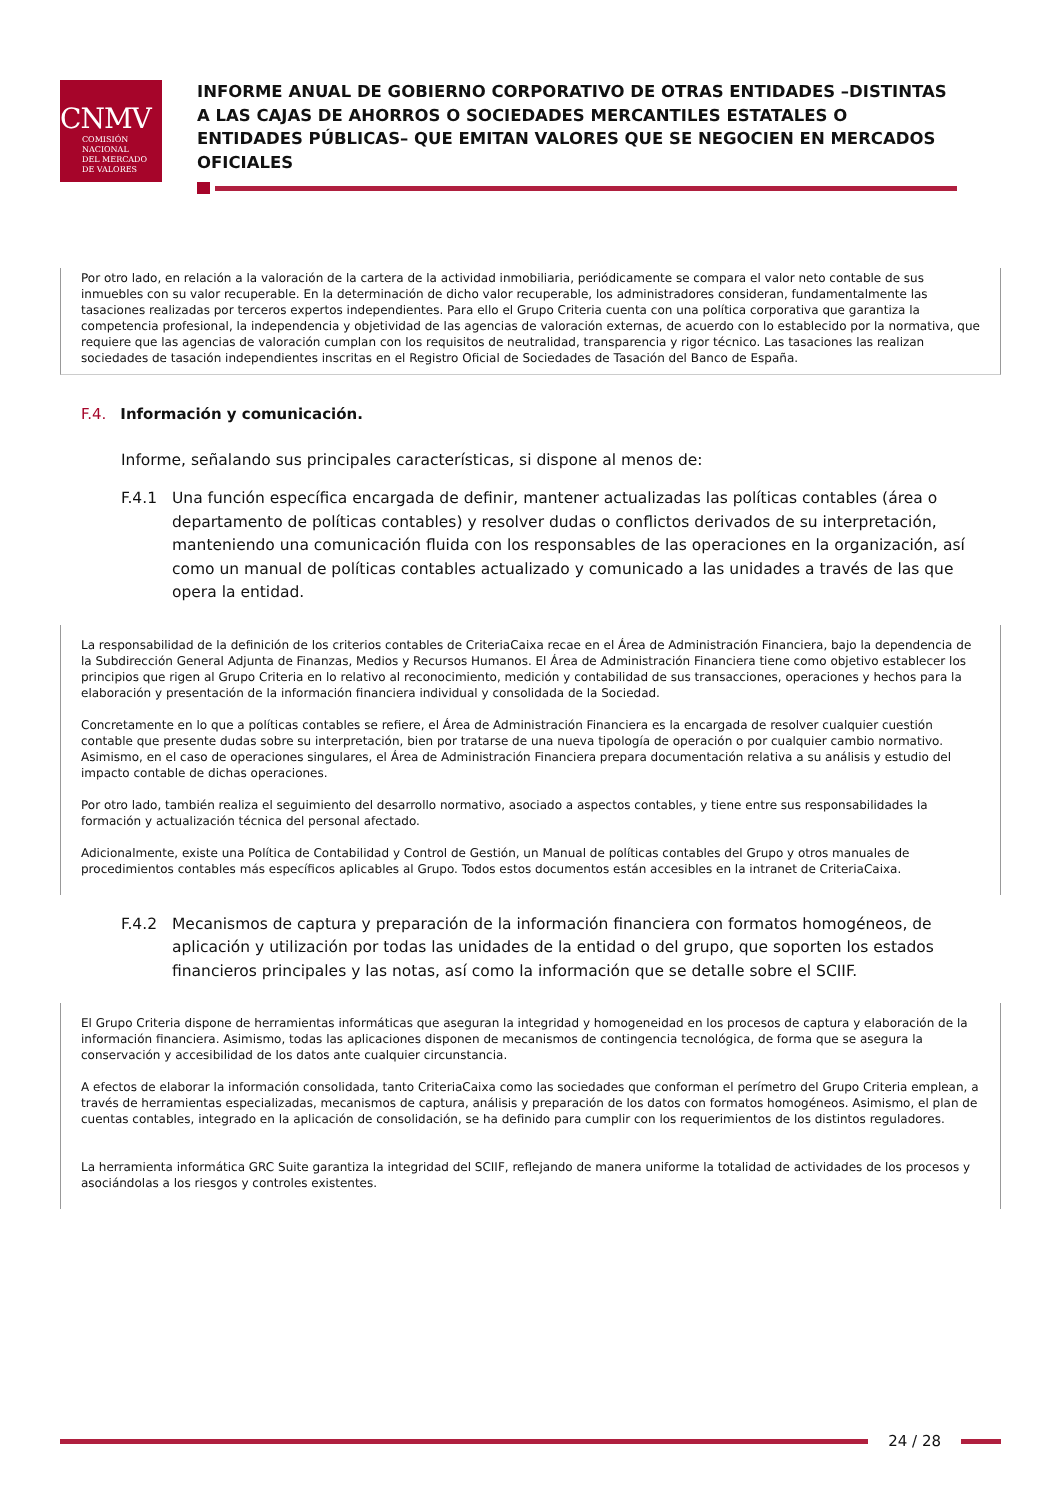CNMV
COMISIÓN
NACIONAL
DEL MERCADO
DE VALORES
INFORME ANUAL DE GOBIERNO CORPORATIVO DE OTRAS ENTIDADES –DISTINTAS A LAS CAJAS DE AHORROS O SOCIEDADES MERCANTILES ESTATALES O ENTIDADES PÚBLICAS– QUE EMITAN VALORES QUE SE NEGOCIEN EN MERCADOS OFICIALES
Por otro lado, en relación a la valoración de la cartera de la actividad inmobiliaria, periódicamente se compara el valor neto contable de sus inmuebles con su valor recuperable. En la determinación de dicho valor recuperable, los administradores consideran, fundamentalmente las tasaciones realizadas por terceros expertos independientes. Para ello el Grupo Criteria cuenta con una política corporativa que garantiza la competencia profesional, la independencia y objetividad de las agencias de valoración externas, de acuerdo con lo establecido por la normativa, que requiere que las agencias de valoración cumplan con los requisitos de neutralidad, transparencia y rigor técnico. Las tasaciones las realizan sociedades de tasación independientes inscritas en el Registro Oficial de Sociedades de Tasación del Banco de España.
F.4. Información y comunicación.
Informe, señalando sus principales características, si dispone al menos de:
F.4.1 Una función específica encargada de definir, mantener actualizadas las políticas contables (área o departamento de políticas contables) y resolver dudas o conflictos derivados de su interpretación, manteniendo una comunicación fluida con los responsables de las operaciones en la organización, así como un manual de políticas contables actualizado y comunicado a las unidades a través de las que opera la entidad.
La responsabilidad de la definición de los criterios contables de CriteriaCaixa recae en el Área de Administración Financiera, bajo la dependencia de la Subdirección General Adjunta de Finanzas, Medios y Recursos Humanos. El Área de Administración Financiera tiene como objetivo establecer los principios que rigen al Grupo Criteria en lo relativo al reconocimiento, medición y contabilidad de sus transacciones, operaciones y hechos para la elaboración y presentación de la información financiera individual y consolidada de la Sociedad.
Concretamente en lo que a políticas contables se refiere, el Área de Administración Financiera es la encargada de resolver cualquier cuestión contable que presente dudas sobre su interpretación, bien por tratarse de una nueva tipología de operación o por cualquier cambio normativo. Asimismo, en el caso de operaciones singulares, el Área de Administración Financiera prepara documentación relativa a su análisis y estudio del impacto contable de dichas operaciones.
Por otro lado, también realiza el seguimiento del desarrollo normativo, asociado a aspectos contables, y tiene entre sus responsabilidades la formación y actualización técnica del personal afectado.
Adicionalmente, existe una Política de Contabilidad y Control de Gestión, un Manual de políticas contables del Grupo y otros manuales de procedimientos contables más específicos aplicables al Grupo. Todos estos documentos están accesibles en la intranet de CriteriaCaixa.
F.4.2 Mecanismos de captura y preparación de la información financiera con formatos homogéneos, de aplicación y utilización por todas las unidades de la entidad o del grupo, que soporten los estados financieros principales y las notas, así como la información que se detalle sobre el SCIIF.
El Grupo Criteria dispone de herramientas informáticas que aseguran la integridad y homogeneidad en los procesos de captura y elaboración de la información financiera. Asimismo, todas las aplicaciones disponen de mecanismos de contingencia tecnológica, de forma que se asegura la conservación y accesibilidad de los datos ante cualquier circunstancia.
A efectos de elaborar la información consolidada, tanto CriteriaCaixa como las sociedades que conforman el perímetro del Grupo Criteria emplean, a través de herramientas especializadas, mecanismos de captura, análisis y preparación de los datos con formatos homogéneos. Asimismo, el plan de cuentas contables, integrado en la aplicación de consolidación, se ha definido para cumplir con los requerimientos de los distintos reguladores.
La herramienta informática GRC Suite garantiza la integridad del SCIIF, reflejando de manera uniforme la totalidad de actividades de los procesos y asociándolas a los riesgos y controles existentes.
24 / 28